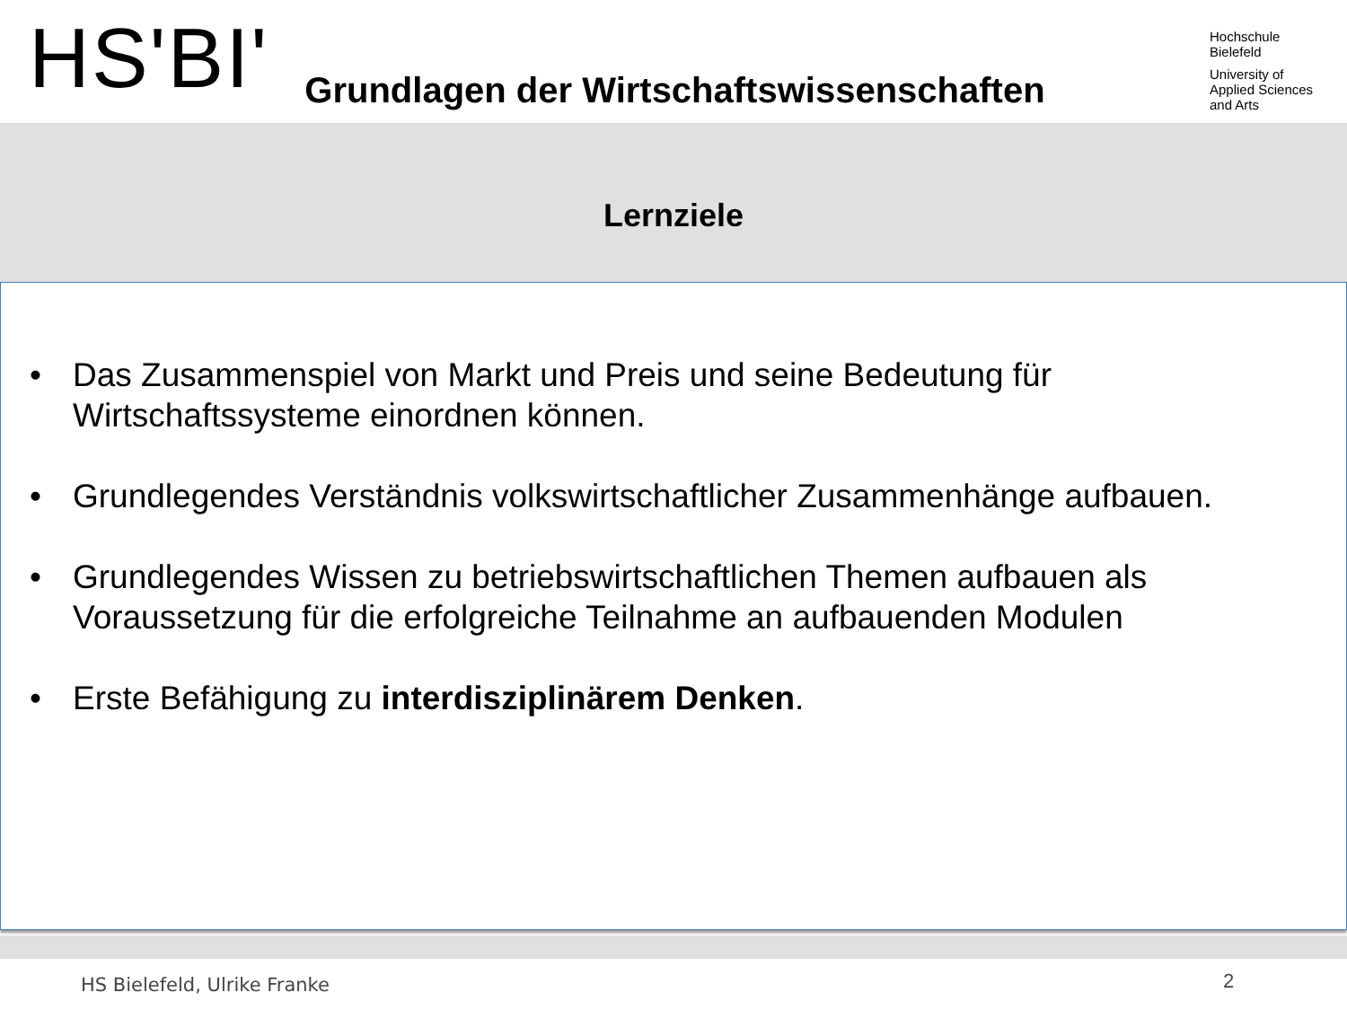HS'BI'
Grundlagen der Wirtschaftswissenschaften
Hochschule
Bielefeld
University of
Applied Sciences
and Arts
Lernziele
• Das Zusammenspiel von Markt und Preis und seine Bedeutung für Wirtschaftssysteme einordnen können.
• Grundlegendes Verständnis volkswirtschaftlicher Zusammenhänge aufbauen.
• Grundlegendes Wissen zu betriebswirtschaftlichen Themen aufbauen als Voraussetzung für die erfolgreiche Teilnahme an aufbauenden Modulen
• Erste Befähigung zu interdisziplinärem Denken.
HS Bielefeld, Ulrike Franke 2